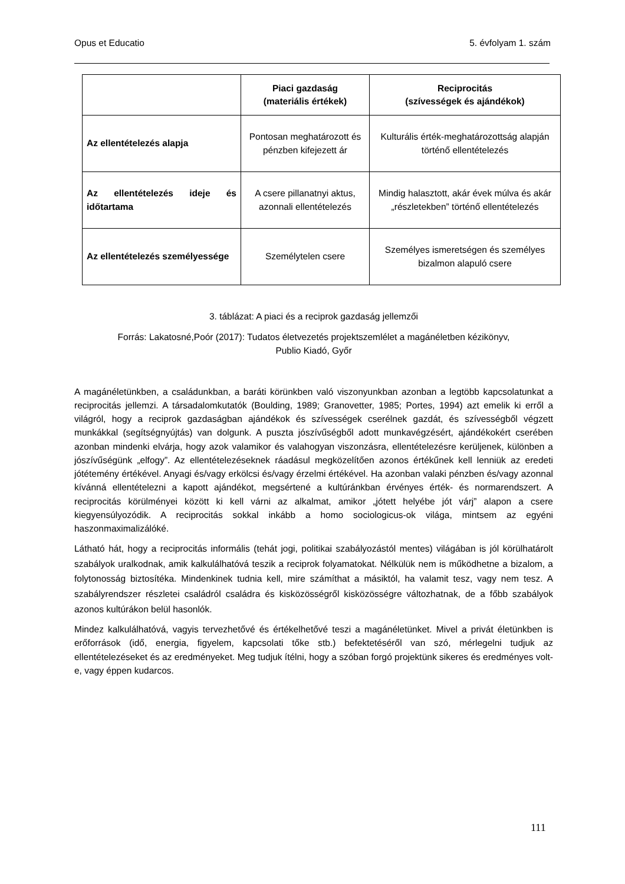Opus et Educatio 5. évfolyam 1. szám
| | Piaci gazdaság (materiális értékek) | Reciprocitás (szívességek és ajándékok) |
| --- | --- | --- |
| Az ellentételezés alapja | Pontosan meghatározott és pénzben kifejezett ár | Kulturális érték-meghatározottság alapján történő ellentételezés |
| Az ellentételezés ideje és időtartama | A csere pillanatnyi aktus, azonnali ellentételezés | Mindig halasztott, akár évek múlva és akár „részletekben” történő ellentételezés |
| Az ellentételezés személyessége | Személytelen csere | Személyes ismeretségen és személyes bizalmon alapuló csere |
3. táblázat: A piaci és a reciprok gazdaság jellemzői
Forrás: Lakatosné,Poór (2017): Tudatos életvezetés projektszemlélet a magánéletben kézikönyv,
Publio Kiadó, Győr
A magánéletünkben, a családunkban, a baráti körünkben való viszonyunkban azonban a legtöbb kapcsolatunkat a reciprocitás jellemzi. A társadalomkutatók (Boulding, 1989; Granovetter, 1985; Portes, 1994) azt emelik ki erről a világról, hogy a reciprok gazdaságban ajándékok és szívességek cserélnek gazdát, és szívességből végzett munkákkal (segítségnyújtás) van dolgunk. A puszta jószívűségből adott munkavégzésért, ajándékokért cserében azonban mindenki elvárja, hogy azok valamikor és valahogyan viszonzásra, ellentételezésre kerüljenek, különben a jószívűségünk „elfogy”. Az ellentételezéseknek ráadásul megközelítően azonos értékűnek kell lenniük az eredeti jótétemény értékével. Anyagi és/vagy erkölcsi és/vagy érzelmi értékével. Ha azonban valaki pénzben és/vagy azonnal kívánná ellentételezni a kapott ajándékot, megsértené a kultúránkban érvényes érték- és normarendszert. A reciprocitás körülményei között ki kell várni az alkalmat, amikor „jótett helyébe jót várj” alapon a csere kiegyensúlyozódik. A reciprocitás sokkal inkább a homo sociologicus-ok világa, mintsem az egyéni haszonmaximalizálóké.
Látható hát, hogy a reciprocitás informális (tehát jogi, politikai szabályozástól mentes) világában is jól körülhatárolt szabályok uralkodnak, amik kalkulálhatóvá teszik a reciprok folyamatokat. Nélkülük nem is működhetne a bizalom, a folytonosság biztosítéka. Mindenkinek tudnia kell, mire számíthat a másiktól, ha valamit tesz, vagy nem tesz. A szabályrendszer részletei családról családra és kisközösségről kisközösségre változhatnak, de a főbb szabályok azonos kultúrákon belül hasonlók.
Mindez kalkulálhatóvá, vagyis tervezhetővé és értékelhetővé teszi a magánéletünket. Mivel a privát életünkben is erőforrások (idő, energia, figyelem, kapcsolati tőke stb.) befektetéséről van szó, mérlegelni tudjuk az ellentételezéseket és az eredményeket. Meg tudjuk ítélni, hogy a szóban forgó projektünk sikeres és eredményes volt-e, vagy éppen kudarcos.
111